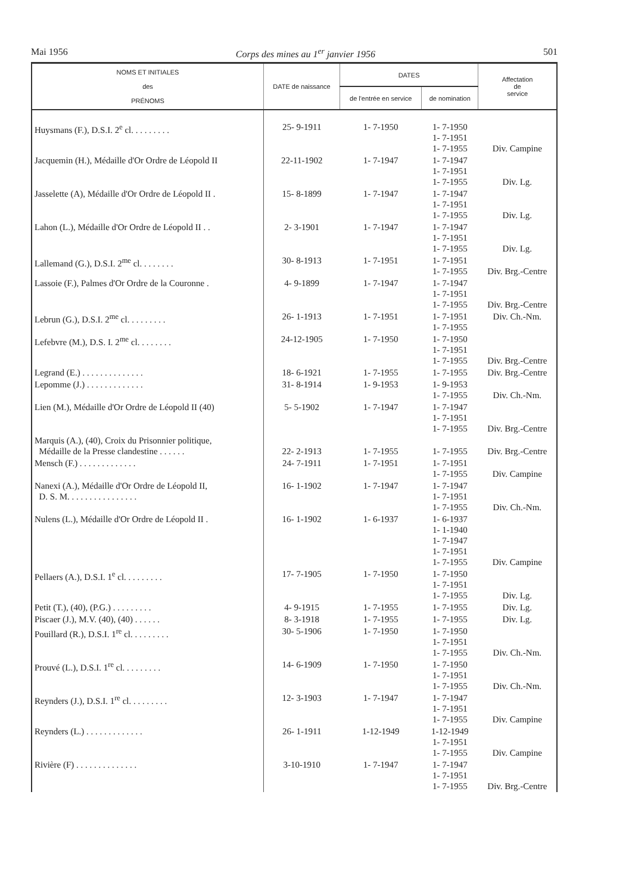Mai 1956 Corps des mines au 1<sup>er</sup> janvier 1956 501
| NOMS ET INITIALES des PRÉNOMS | DATE de naissance | DATES | | Affectation de service |
| --- | --- | --- | --- | --- |
| | | de l'entrée en service | de nomination | |
| Huysmans (F.), D.S.I. 2<sup>e</sup> cl. . . . . . . . . | 25- 9-1911 | 1- 7-1950 | 1- 7-1950 1- 7-1951 1- 7-1955 | Div. Campine |
| Jacquemin (H.), Médaille d'Or Ordre de Léopold II | 22-11-1902 | 1- 7-1947 | 1- 7-1947 1- 7-1951 1- 7-1955 | Div. Lg. |
| Jasselette (A), Médaille d'Or Ordre de Léopold II . | 15- 8-1899 | 1- 7-1947 | 1- 7-1947 1- 7-1951 1- 7-1955 | Div. Lg. |
| Lahon (L.), Médaille d'Or Ordre de Léopold II . . | 2- 3-1901 | 1- 7-1947 | 1- 7-1947 1- 7-1951 1- 7-1955 | Div. Lg. |
| Lallemand (G.), D.S.I. 2<sup>me</sup> cl. . . . . . . . | 30- 8-1913 | 1- 7-1951 | 1- 7-1951 1- 7-1955 | Div. Brg.-Centre |
| Lassoie (F.), Palmes d'Or Ordre de la Couronne . | 4- 9-1899 | 1- 7-1947 | 1- 7-1947 1- 7-1951 1- 7-1955 | Div. Brg.-Centre |
| Lebrun (G.), D.S.I. 2<sup>me</sup> cl. . . . . . . . . | 26- 1-1913 | 1- 7-1951 | 1- 7-1951 1- 7-1955 | Div. Ch.-Nm. |
| Lefebvre (M.), D.S. I. 2<sup>me</sup> cl. . . . . . . . | 24-12-1905 | 1- 7-1950 | 1- 7-1950 1- 7-1951 1- 7-1955 | Div. Brg.-Centre |
| Legrand (E.) . . . . . . . . . . . . . . | 18- 6-1921 | 1- 7-1955 | 1- 7-1955 | Div. Brg.-Centre |
| Lepomme (J.) . . . . . . . . . . . . . | 31- 8-1914 | 1- 9-1953 | 1- 9-1953 1- 7-1955 | Div. Ch.-Nm. |
| Lien (M.), Médaille d'Or Ordre de Léopold II (40) | 5- 5-1902 | 1- 7-1947 | 1- 7-1947 1- 7-1951 1- 7-1955 | Div. Brg.-Centre |
| Marquis (A.), (40), Croix du Prisonnier politique, Médaille de la Presse clandestine . . . . . . | 22- 2-1913 | 1- 7-1955 | 1- 7-1955 | Div. Brg.-Centre |
| Mensch (F.) . . . . . . . . . . . . . | 24- 7-1911 | 1- 7-1951 | 1- 7-1951 1- 7-1955 | Div. Campine |
| Nanexi (A.), Médaille d'Or Ordre de Léopold II, D. S. M. . . . . . . . . . . . . . . . | 16- 1-1902 | 1- 7-1947 | 1- 7-1947 1- 7-1951 1- 7-1955 | Div. Ch.-Nm. |
| Nulens (L.), Médaille d'Or Ordre de Léopold II . | 16- 1-1902 | 1- 6-1937 | 1- 6-1937 1- 1-1940 1- 7-1947 1- 7-1951 1- 7-1955 | Div. Campine |
| Pellaers (A.), D.S.I. 1<sup>e</sup> cl. . . . . . . . . | 17- 7-1905 | 1- 7-1950 | 1- 7-1950 1- 7-1951 1- 7-1955 | Div. Lg. |
| Petit (T.), (40), (P.G.) . . . . . . . . . | 4- 9-1915 | 1- 7-1955 | 1- 7-1955 | Div. Lg. |
| Piscaer (J.), M.V. (40), (40) . . . . . . | 8- 3-1918 | 1- 7-1955 | 1- 7-1955 | Div. Lg. |
| Pouillard (R.), D.S.I. 1<sup>re</sup> cl. . . . . . . . . | 30- 5-1906 | 1- 7-1950 | 1- 7-1950 1- 7-1951 1- 7-1955 | Div. Ch.-Nm. |
| Prouvé (L.), D.S.I. 1<sup>re</sup> cl. . . . . . . . . | 14- 6-1909 | 1- 7-1950 | 1- 7-1950 1- 7-1951 1- 7-1955 | Div. Ch.-Nm. |
| Reynders (J.), D.S.I. 1<sup>re</sup> cl. . . . . . . . . | 12- 3-1903 | 1- 7-1947 | 1- 7-1947 1- 7-1951 1- 7-1955 | Div. Campine |
| Reynders (L.) . . . . . . . . . . . . . | 26- 1-1911 | 1-12-1949 | 1-12-1949 1- 7-1951 1- 7-1955 | Div. Campine |
| Rivière (F) . . . . . . . . . . . . . . | 3-10-1910 | 1- 7-1947 | 1- 7-1947 1- 7-1951 1- 7-1955 | Div. Brg.-Centre |